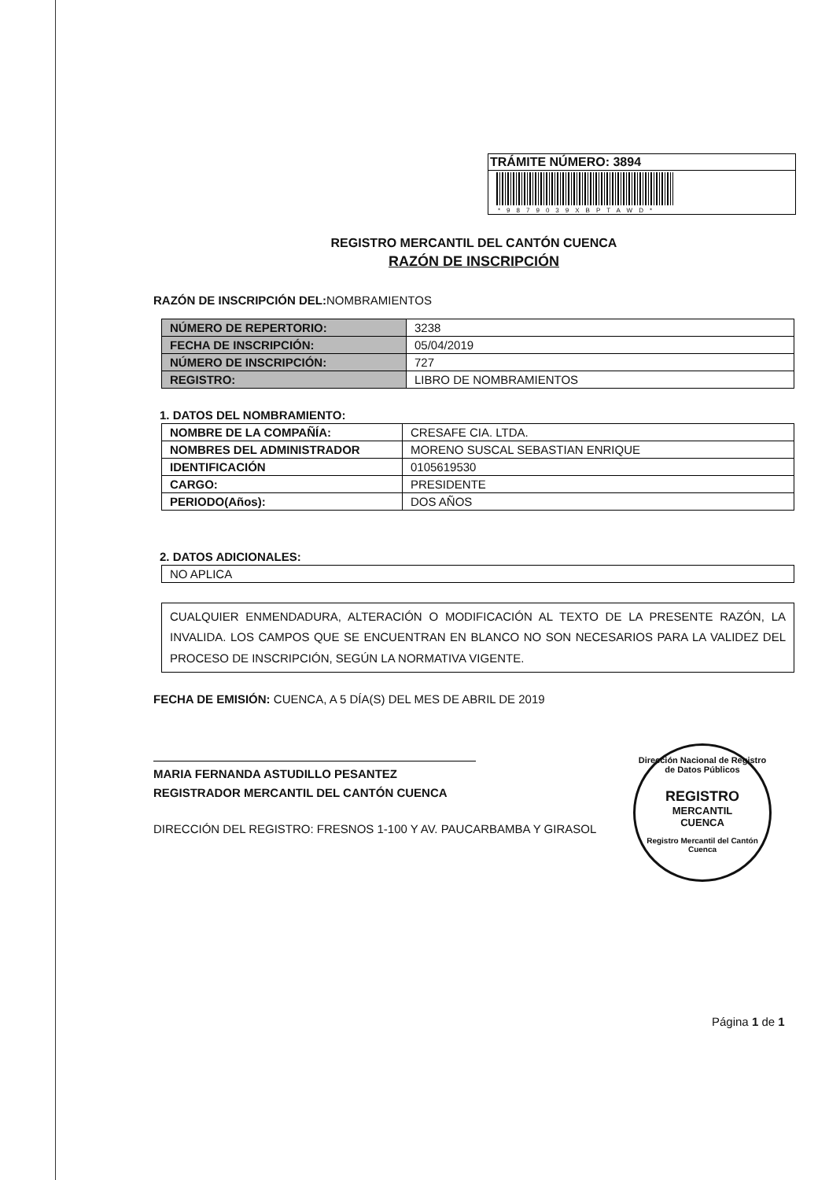TRÁMITE NÚMERO: 3894
*9879039XBPTAWD*
REGISTRO MERCANTIL DEL CANTÓN CUENCA
RAZÓN DE INSCRIPCIÓN
RAZÓN DE INSCRIPCIÓN DEL: NOMBRAMIENTOS
| NÚMERO DE REPERTORIO: | 3238 |
| FECHA DE INSCRIPCIÓN: | 05/04/2019 |
| NÚMERO DE INSCRIPCIÓN: | 727 |
| REGISTRO: | LIBRO DE NOMBRAMIENTOS |
1. DATOS DEL NOMBRAMIENTO:
| NOMBRE DE LA COMPAÑÍA: | CRESAFE CIA. LTDA. |
| NOMBRES DEL ADMINISTRADOR | MORENO SUSCAL SEBASTIAN ENRIQUE |
| IDENTIFICACIÓN | 0105619530 |
| CARGO: | PRESIDENTE |
| PERIODO(Años): | DOS AÑOS |
2. DATOS ADICIONALES:
| NO APLICA |
CUALQUIER ENMENDADURA, ALTERACIÓN O MODIFICACIÓN AL TEXTO DE LA PRESENTE RAZÓN, LA INVALIDA. LOS CAMPOS QUE SE ENCUENTRAN EN BLANCO NO SON NECESARIOS PARA LA VALIDEZ DEL PROCESO DE INSCRIPCIÓN, SEGÚN LA NORMATIVA VIGENTE.
FECHA DE EMISIÓN: CUENCA, A 5 DÍA(S) DEL MES DE ABRIL DE 2019
MARIA FERNANDA ASTUDILLO PESANTEZ
REGISTRADOR MERCANTIL DEL CANTÓN CUENCA
DIRECCIÓN DEL REGISTRO: FRESNOS 1-100 Y AV. PAUCARBAMBA Y GIRASOL
Dirección Nacional de Registro de Datos Públicos
REGISTRO
MERCANTIL
CUENCA
Registro Mercantil del Cantón Cuenca
Página 1 de 1